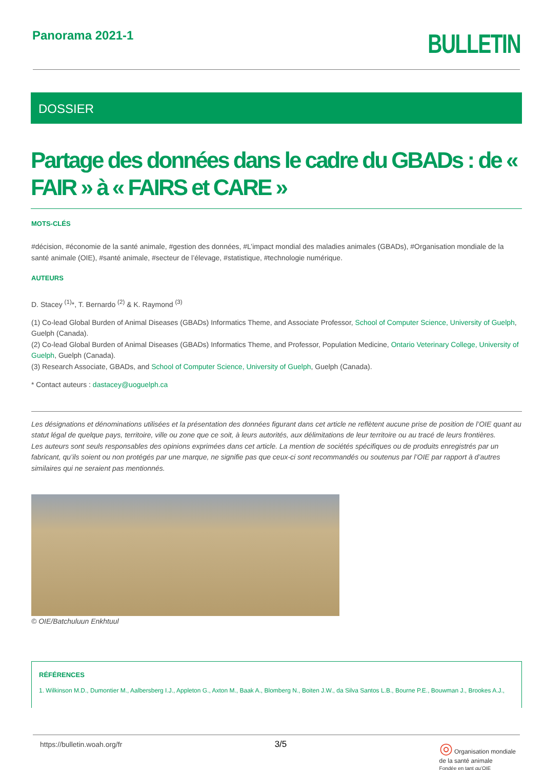Panorama 2021-1
BULLETIN
DOSSIER
Partage des données dans le cadre du GBADs : de « FAIR » à « FAIRS et CARE »
MOTS-CLÉS
#décision, #économie de la santé animale, #gestion des données, #L’impact mondial des maladies animales (GBADs), #Organisation mondiale de la santé animale (OIE), #santé animale, #secteur de l’élevage, #statistique, #technologie numérique.
AUTEURS
D. Stacey <sup>(1)</sup>*, T. Bernardo <sup>(2)</sup> & K. Raymond <sup>(3)</sup>
(1) Co-lead Global Burden of Animal Diseases (GBADs) Informatics Theme, and Associate Professor, School of Computer Science, University of Guelph, Guelph (Canada).
(2) Co-lead Global Burden of Animal Diseases (GBADs) Informatics Theme, and Professor, Population Medicine, Ontario Veterinary College, University of Guelph, Guelph (Canada).
(3) Research Associate, GBADs, and School of Computer Science, University of Guelph, Guelph (Canada).
* Contact auteurs : dastacey@uoguelph.ca
Les désignations et dénominations utilisées et la présentation des données figurant dans cet article ne reflètent aucune prise de position de l’OIE quant au statut légal de quelque pays, territoire, ville ou zone que ce soit, à leurs autorités, aux délimitations de leur territoire ou au tracé de leurs frontières.
Les auteurs sont seuls responsables des opinions exprimées dans cet article. La mention de sociétés spécifiques ou de produits enregistrés par un fabricant, qu’ils soient ou non protégés par une marque, ne signifie pas que ceux-ci sont recommandés ou soutenus par l’OIE par rapport à d’autres similaires qui ne seraient pas mentionnés.
© OIE/Batchuluun Enkhtuul
RÉFÉRENCES
1. Wilkinson M.D., Dumontier M., Aalbersberg I.J., Appleton G., Axton M., Baak A., Blomberg N., Boiten J.W., da Silva Santos L.B., Bourne P.E., Bouwman J., Brookes A.J.,
https://bulletin.woah.org/fr 3/5 ◎ Organisation mondiale
de la santé animale
Fondée en tant qu’OIE